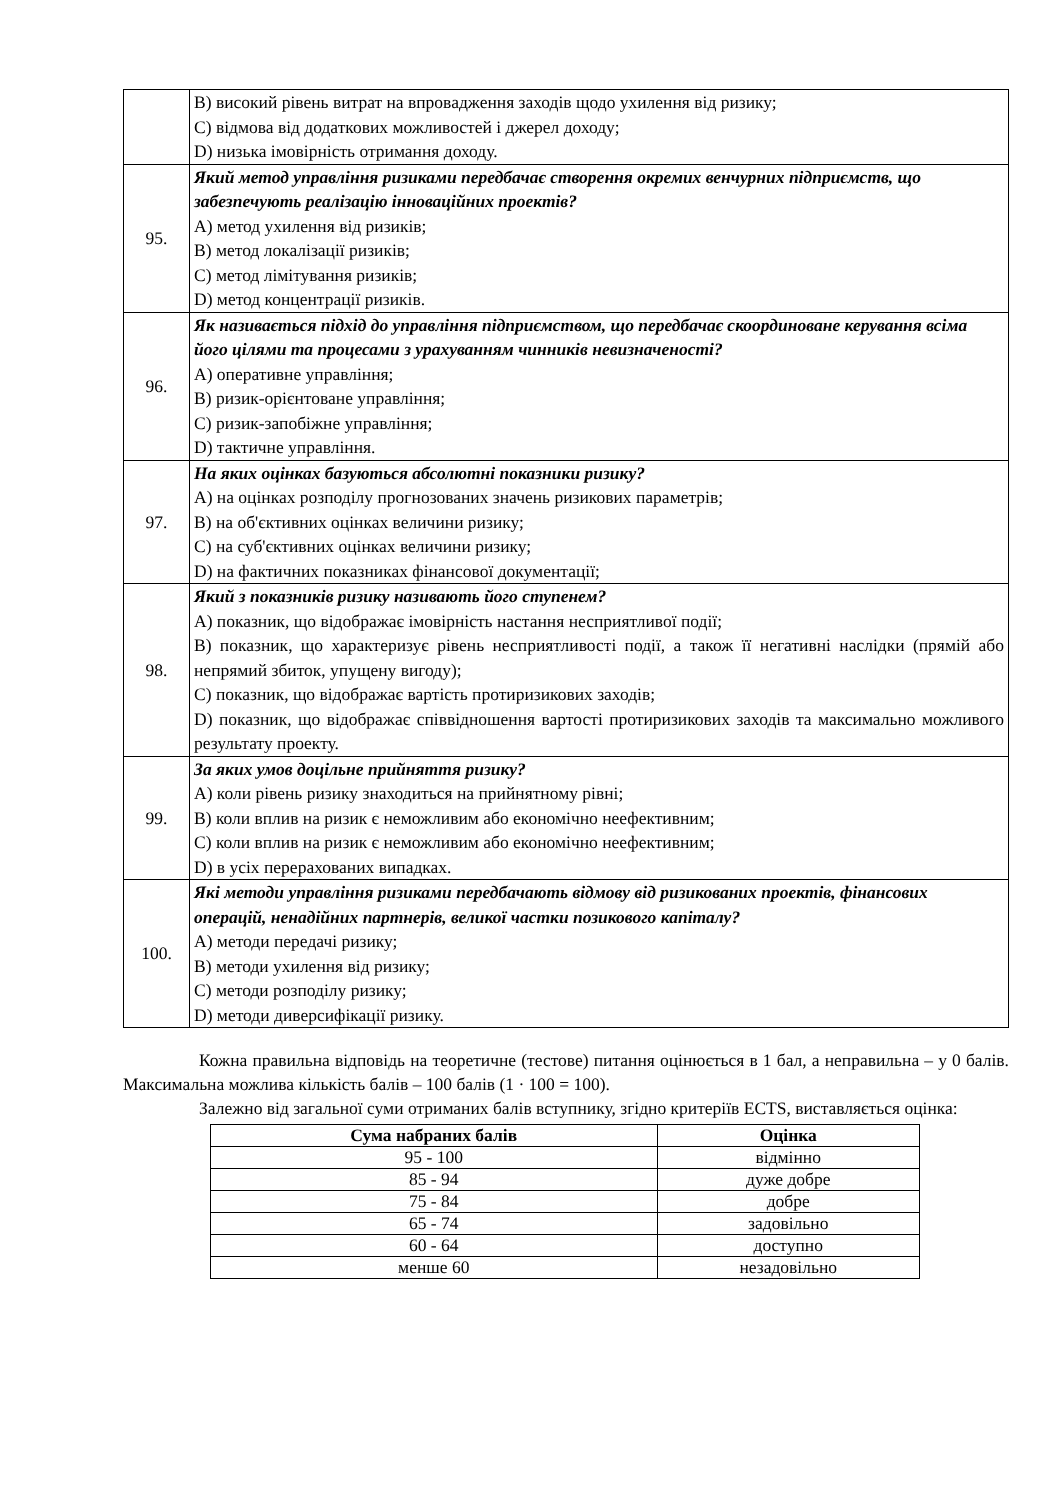| | B) високий рівень витрат на впровадження заходів щодо ухилення від ризику; C) відмова від додаткових можливостей і джерел доходу; D) низька імовірність отримання доходу. |
| 95. | Який метод управління ризиками передбачає створення окремих венчурних підприємств, що забезпечують реалізацію інноваційних проектів? A) метод ухилення від ризиків; B) метод локалізації ризиків; C) метод лімітування ризиків; D) метод концентрації ризиків. |
| 96. | Як називається підхід до управління підприємством, що передбачає скоординоване керування всіма його цілями та процесами з урахуванням чинників невизначеності? A) оперативне управління; B) ризик-орієнтоване управління; C) ризик-запобіжне управління; D) тактичне управління. |
| 97. | На яких оцінках базуються абсолютні показники ризику? A) на оцінках розподілу прогнозованих значень ризикових параметрів; B) на об'єктивних оцінках величини ризику; C) на суб'єктивних оцінках величини ризику; D) на фактичних показниках фінансової документації; |
| 98. | Який з показників ризику називають його ступенем? A) показник, що відображає імовірність настання несприятливої події; B) показник, що характеризує рівень несприятливості події, а також її негативні наслідки (прямій або непрямий збиток, упущену вигоду); C) показник, що відображає вартість протиризикових заходів; D) показник, що відображає співвідношення вартості протиризикових заходів та максимально можливого результату проекту. |
| 99. | За яких умов доцільне прийняття ризику? A) коли рівень ризику знаходиться на прийнятному рівні; B) коли вплив на ризик є неможливим або економічно неефективним; C) коли вплив на ризик є неможливим або економічно неефективним; D) в усіх перерахованих випадках. |
| 100. | Які методи управління ризиками передбачають відмову від ризикованих проектів, фінансових операцій, ненадійних партнерів, великої частки позикового капіталу? A) методи передачі ризику; B) методи ухилення від ризику; C) методи розподілу ризику; D) методи диверсифікації ризику. |
Кожна правильна відповідь на теоретичне (тестове) питання оцінюється в 1 бал, а неправильна – у 0 балів. Максимальна можлива кількість балів – 100 балів (1 · 100 = 100).
Залежно від загальної суми отриманих балів вступнику, згідно критеріїв ECTS, виставляється оцінка:
| Сума набраних балів | Оцінка |
| --- | --- |
| 95 - 100 | відмінно |
| 85 - 94 | дуже добре |
| 75 - 84 | добре |
| 65 - 74 | задовільно |
| 60 - 64 | доступно |
| менше 60 | незадовільно |